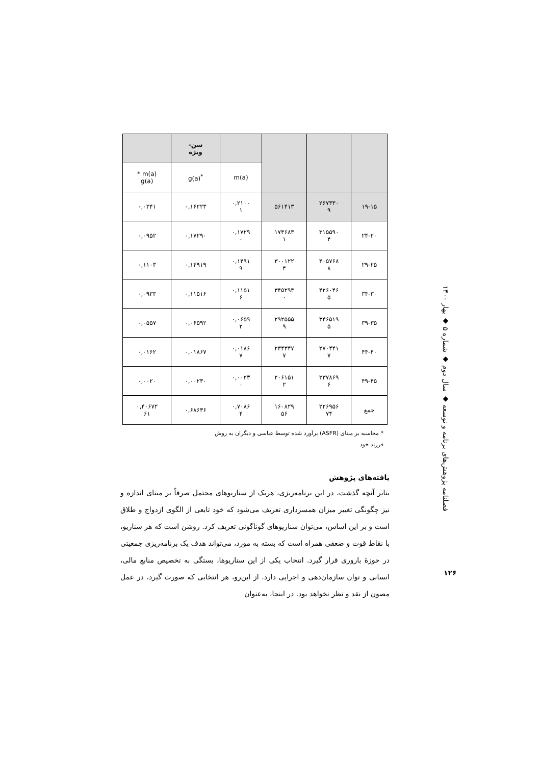| | | | | سن- ویژه | |
| | | | m(a) | <sup>*</sup> g(a) | m(a) * g(a) |
| ۱۹-۱۵ | ۲۶۷۳۳۰ ۹ | ۵۶۱۴۱۳ | ۰,۲۱۰۰ ۱ | ۰,۱۶۲۲۳ | ۰,۰۳۴۱ |
| ۲۴-۲۰ | ۳۱۵۵۹۰ ۴ | ۱۷۳۶۸۳ ۱ | ۰,۱۷۲۹ ۰ | ۰,۱۷۲۹۰ | ۰,۰۹۵۲ |
| ۲۹-۲۵ | ۴۰۵۷۶۸ ۸ | ۳۰۰۱۲۲ ۴ | ۰,۱۴۹۱ ۹ | ۰,۱۴۹۱۹ | ۰,۱۱۰۳ |
| ۳۴-۳۰ | ۴۲۶۰۴۶ ۵ | ۳۴۵۲۹۴ ۰ | ۰,۱۱۵۱ ۶ | ۰,۱۱۵۱۶ | ۰,۰۹۳۳ |
| ۳۹-۳۵ | ۳۴۶۵۱۹ ۵ | ۲۹۲۵۵۵ ۹ | ۰,۰۶۵۹ ۲ | ۰,۰۶۵۹۲ | ۰,۰۵۵۷ |
| ۴۴-۴۰ | ۲۷۰۴۴۱ ۷ | ۲۳۴۳۴۷ ۷ | ۰,۰۱۸۶ ۷ | ۰,۰۱۸۶۷ | ۰,۰۱۶۲ |
| ۴۹-۴۵ | ۲۳۷۸۶۹ ۶ | ۲۰۶۱۵۱ ۲ | ۰,۰۰۲۳ ۰ | ۰,۰۰۲۳۰ | ۰,۰۰۲۰ |
| جمع | ۲۲۶۹۵۶ ۷۴ | ۱۶۰۸۲۹ ۵۶ | ۰,۷۰۸۶ ۴ | ۰,۶۸۶۳۶ | ۰,۴۰۶۷۲ ۶۱ |
* محاسبه بر مبنای (ASFR) برآورد شده توسط عباسی و دیگران به روش
فرزند خود
یافته‌های پژوهش
بنابر آنچه گذشت، در این برنامه‌ریزی، هریک از سناریوهای محتمل صرفاً بر مبنای اندازه و نیز چگونگی تغییر میزان همسرداری تعریف می‌شود که خود تابعی از الگوی ازدواج و طلاق است و بر این اساس، می‌توان سناریوهای گوناگونی تعریف کرد. روشن است که هر سناریو، با نقاط قوت و ضعفی همراه است که بسته به مورد، می‌تواند هدف یک برنامه‌ریزی جمعیتی در حوزهٔ باروری قرار گیرد. انتخاب یکی از این سناریوها، بستگی به تخصیص منابع مالی، انسانی و توان سازمان‌دهی و اجرایی دارد. از این‌رو، هر انتخابی که صورت گیرد، در عمل مصون از نقد و نظر نخواهد بود. در اینجا، به‌عنوان
فصلنامه پژوهش‌های برنامه و توسعه ◆ سال دوم ◆ شماره ۵ ◆ بهار ۱۴۰۰
۱۲۶